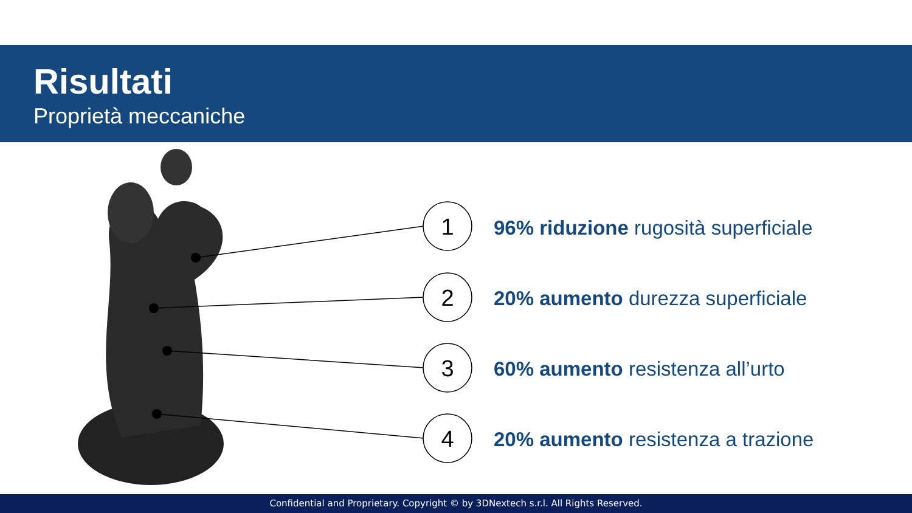Risultati
Proprietà meccaniche
1
2
3
4
96% riduzione rugosità superficiale
20% aumento durezza superficiale
60% aumento resistenza all’urto
20% aumento resistenza a trazione
Confidential and Proprietary. Copyright © by 3DNextech s.r.l. All Rights Reserved.